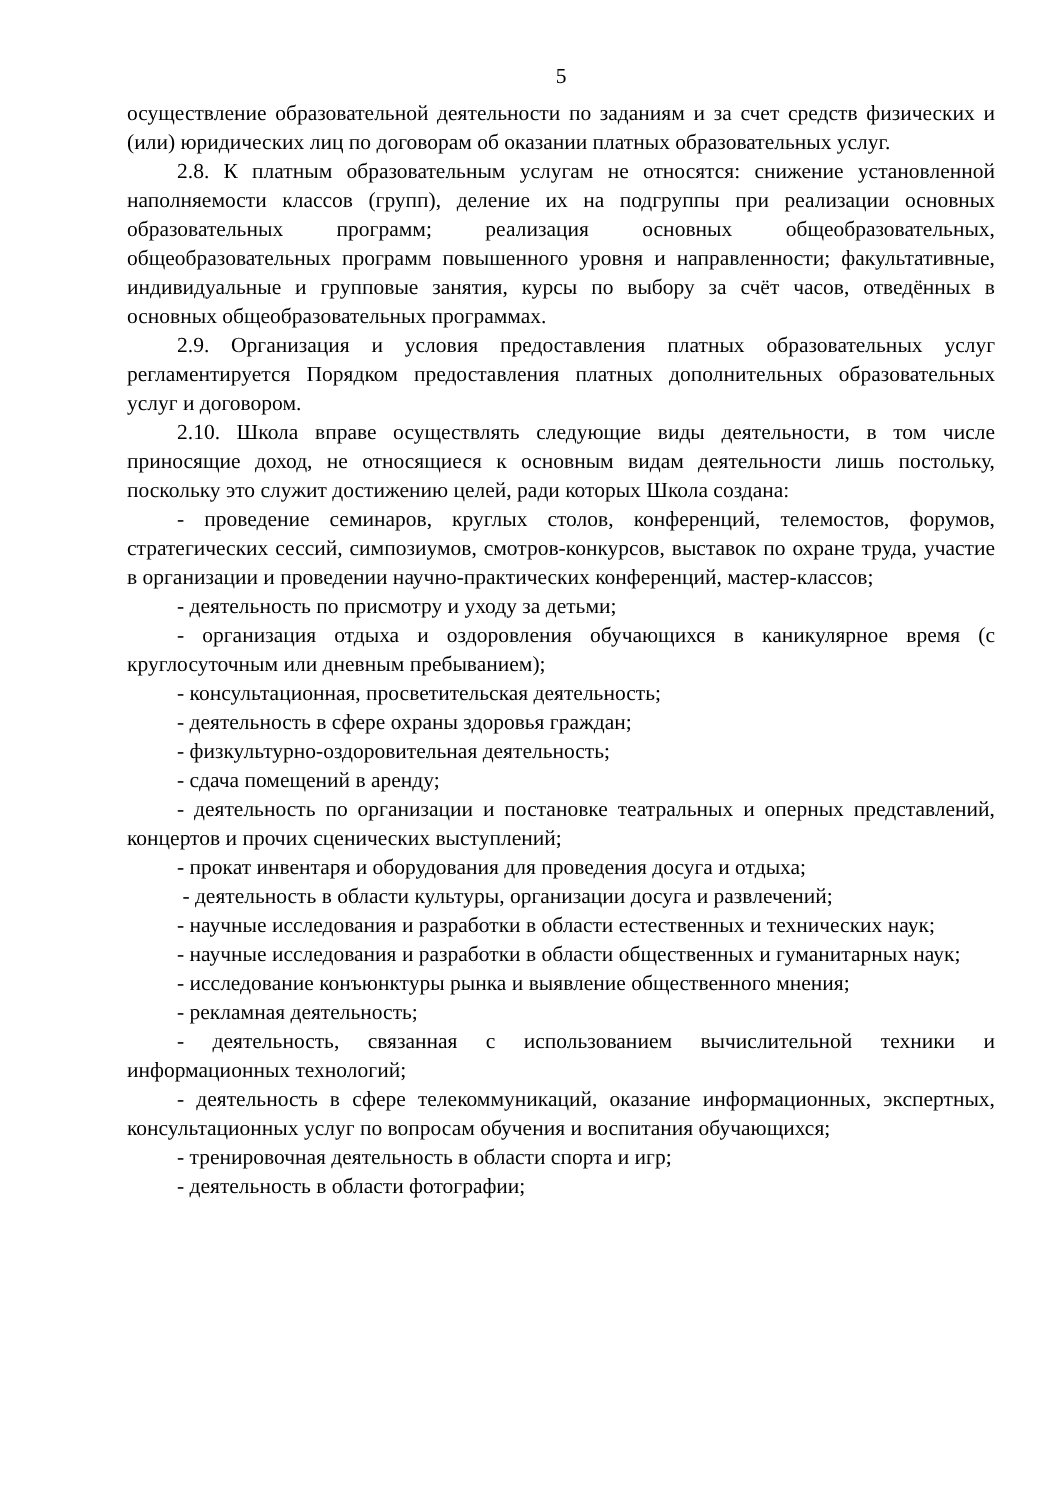5
осуществление образовательной деятельности по заданиям и за счет средств физических и (или) юридических лиц по договорам об оказании платных образовательных услуг.
2.8. К платным образовательным услугам не относятся: снижение установленной наполняемости классов (групп), деление их на подгруппы при реализации основных образовательных программ; реализация основных общеобразовательных, общеобразовательных программ повышенного уровня и направленности; факультативные, индивидуальные и групповые занятия, курсы по выбору за счёт часов, отведённых в основных общеобразовательных программах.
2.9. Организация и условия предоставления платных образовательных услуг регламентируется Порядком предоставления платных дополнительных образовательных услуг и договором.
2.10. Школа вправе осуществлять следующие виды деятельности, в том числе приносящие доход, не относящиеся к основным видам деятельности лишь постольку, поскольку это служит достижению целей, ради которых Школа создана:
- проведение семинаров, круглых столов, конференций, телемостов, форумов, стратегических сессий, симпозиумов, смотров-конкурсов, выставок по охране труда, участие в организации и проведении научно-практических конференций, мастер-классов;
- деятельность по присмотру и уходу за детьми;
- организация отдыха и оздоровления обучающихся в каникулярное время (с круглосуточным или дневным пребыванием);
- консультационная, просветительская деятельность;
- деятельность в сфере охраны здоровья граждан;
- физкультурно-оздоровительная деятельность;
- сдача помещений в аренду;
- деятельность по организации и постановке театральных и оперных представлений, концертов и прочих сценических выступлений;
- прокат инвентаря и оборудования для проведения досуга и отдыха;
- деятельность в области культуры, организации досуга и развлечений;
- научные исследования и разработки в области естественных и технических наук;
- научные исследования и разработки в области общественных и гуманитарных наук;
- исследование конъюнктуры рынка и выявление общественного мнения;
- рекламная деятельность;
- деятельность, связанная с использованием вычислительной техники и информационных технологий;
- деятельность в сфере телекоммуникаций, оказание информационных, экспертных, консультационных услуг по вопросам обучения и воспитания обучающихся;
- тренировочная деятельность в области спорта и игр;
- деятельность в области фотографии;